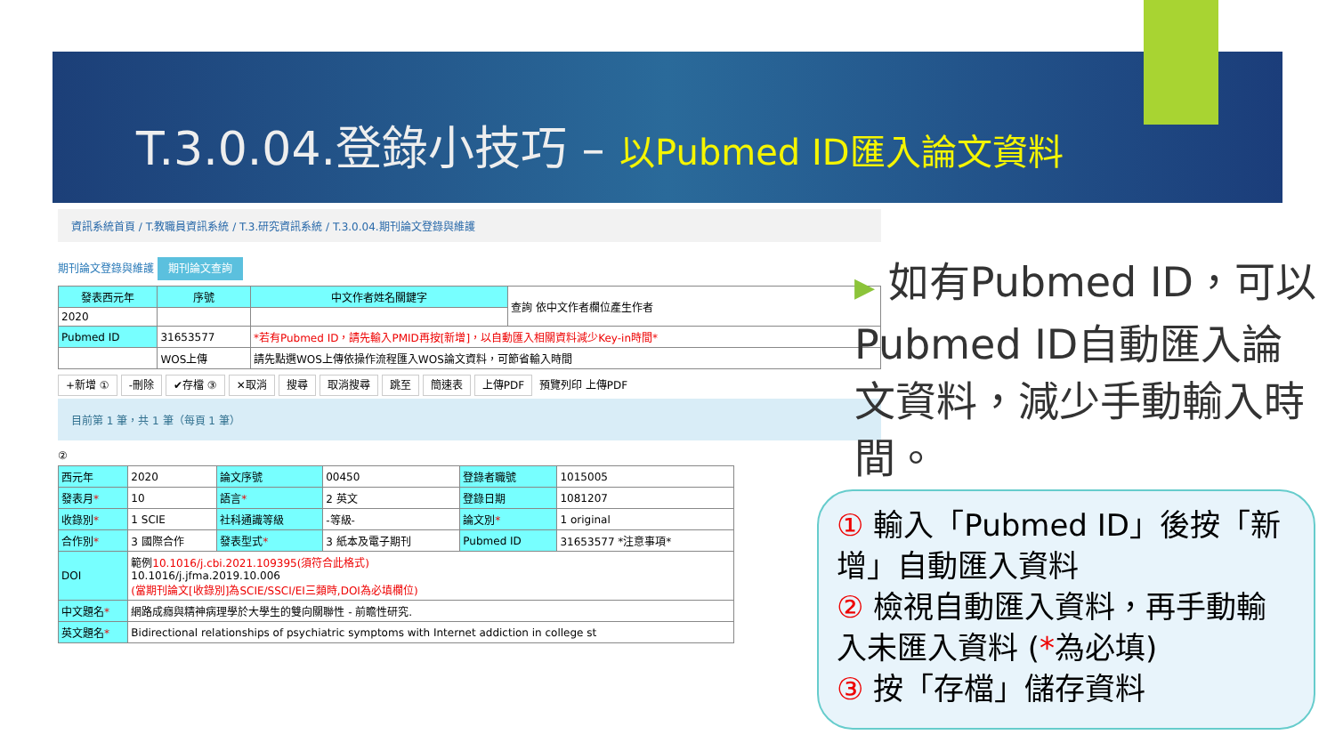T.3.0.04.登錄小技巧 – 以Pubmed ID匯入論文資料
資訊系統首頁 / T.教職員資訊系統 / T.3.研究資訊系統 / T.3.0.04.期刊論文登錄與維護
期刊論文登錄與維護 期刊論文查詢
| 發表西元年 | 序號 | 中文作者姓名關鍵字 | 查詢 依中文作者欄位產生作者 |
| 2020 | | | |
| Pubmed ID | 31653577 | *若有Pubmed ID，請先輸入PMID再按[新增]，以自動匯入相關資料減少Key-in時間* | |
| | WOS上傳 | 請先點選WOS上傳依操作流程匯入WOS論文資料，可節省輸入時間 | |
+新增 ① -刪除 ✔存檔 ③ ✕取消 搜尋 取消搜尋 跳至 簡速表 上傳PDF 預覽列印 上傳PDF
目前第 1 筆，共 1 筆（每頁 1 筆）
②
| 西元年 | 2020 | 論文序號 | 00450 | 登錄者職號 | 1015005 |
| 發表月 * | 10 | 語言 * | 2 英文 | 登錄日期 | 1081207 |
| 收錄別 * | 1 SCIE | 社科通識等級 | -等級- | 論文別 * | 1 original |
| 合作別 * | 3 國際合作 | 發表型式 * | 3 紙本及電子期刊 | Pubmed ID | 31653577 *注意事項* |
| DOI | 範例 10.1016/j.cbi.2021.109395(須符合此格式) 10.1016/j.jfma.2019.10.006 (當期刊論文[收錄別]為SCIE/SSCI/EI三類時,DOI為必填欄位) | | | | |
| 中文題名 * | 網路成癮與精神病理學於大學生的雙向關聯性 - 前瞻性研究. | | | | |
| 英文題名 * | Bidirectional relationships of psychiatric symptoms with Internet addiction in college st | | | | |
▶ 如有Pubmed ID，可以Pubmed ID自動匯入論文資料，減少手動輸入時間。
① 輸入「Pubmed ID」後按「新增」自動匯入資料
② 檢視自動匯入資料，再手動輸入未匯入資料 (*為必填)
③ 按「存檔」儲存資料